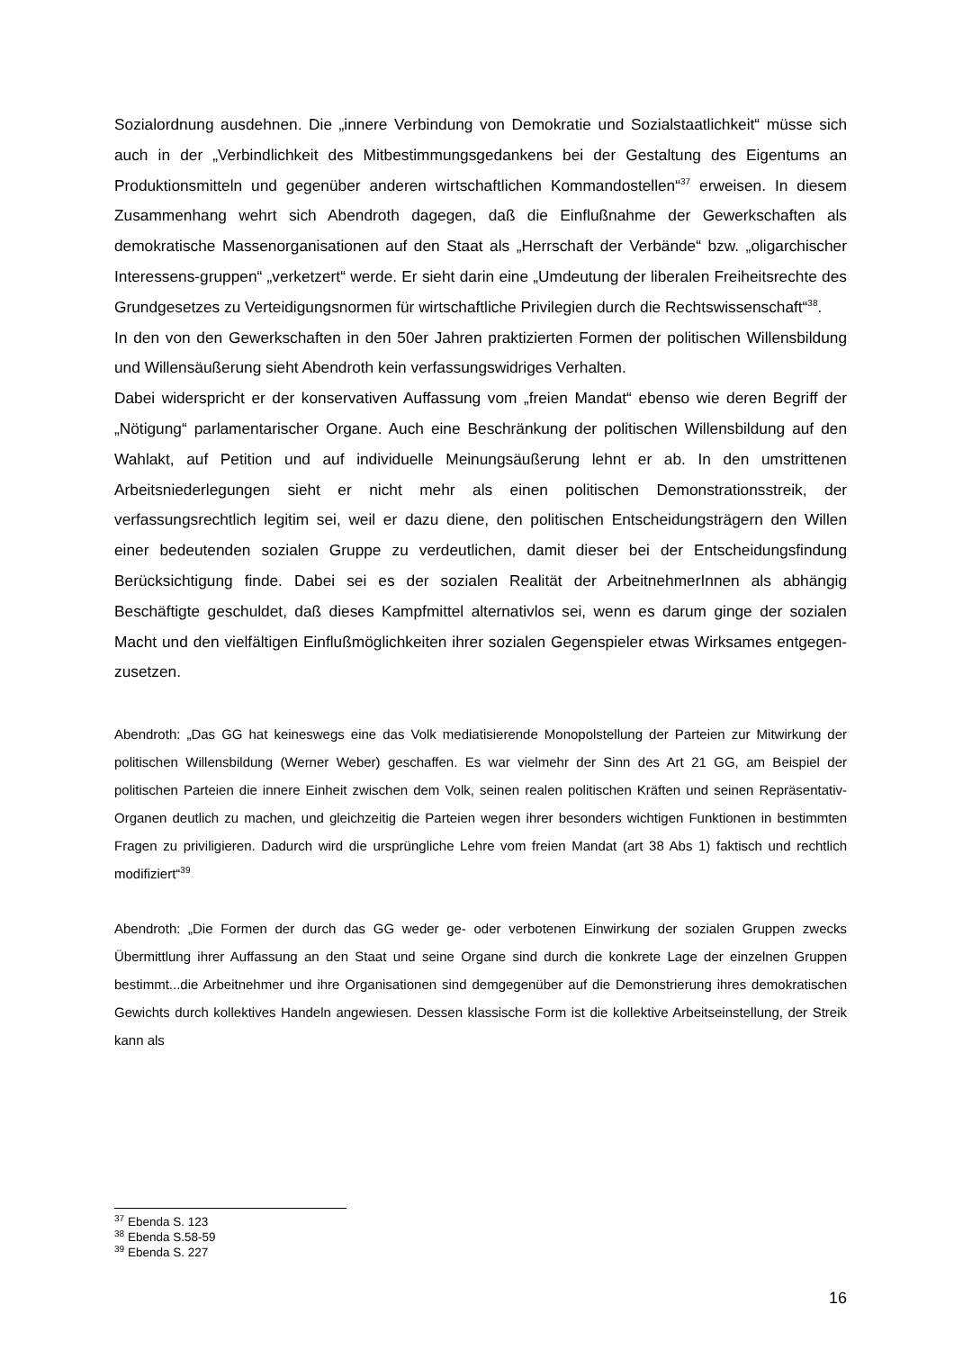Sozialordnung ausdehnen. Die „innere Verbindung von Demokratie und Sozialstaatlichkeit“ müsse sich auch in der „Verbindlichkeit des Mitbestimmungsgedankens bei der Gestaltung des Eigentums an Produktionsmitteln und gegenüber anderen wirtschaftlichen Kommandostellen“<sup>37</sup> erweisen. In diesem Zusammenhang wehrt sich Abendroth dagegen, daß die Einflußnahme der Gewerkschaften als demokratische Massenorganisationen auf den Staat als „Herrschaft der Verbände“ bzw. „oligarchischer Interessens-gruppen“ „verketzert“ werde. Er sieht darin eine „Umdeutung der liberalen Freiheitsrechte des Grundgesetzes zu Verteidigungsnormen für wirtschaftliche Privilegien durch die Rechtswissenschaft“<sup>38</sup>.
In den von den Gewerkschaften in den 50er Jahren praktizierten Formen der politischen Willensbildung und Willensäußerung sieht Abendroth kein verfassungswidriges Verhalten.
Dabei widerspricht er der konservativen Auffassung vom „freien Mandat“ ebenso wie deren Begriff der „Nötigung“ parlamentarischer Organe. Auch eine Beschränkung der politischen Willensbildung auf den Wahlakt, auf Petition und auf individuelle Meinungsäußerung lehnt er ab. In den umstrittenen Arbeitsniederlegungen sieht er nicht mehr als einen politischen Demonstrationsstreik, der verfassungsrechtlich legitim sei, weil er dazu diene, den politischen Entscheidungsträgern den Willen einer bedeutenden sozialen Gruppe zu verdeutlichen, damit dieser bei der Entscheidungsfindung Berücksichtigung finde. Dabei sei es der sozialen Realität der ArbeitnehmerInnen als abhängig Beschäftigte geschuldet, daß dieses Kampfmittel alternativlos sei, wenn es darum ginge der sozialen Macht und den vielfältigen Einflußmöglichkeiten ihrer sozialen Gegenspieler etwas Wirksames entgegen-zusetzen.
Abendroth: „Das GG hat keineswegs eine das Volk mediatisierende Monopolstellung der Parteien zur Mitwirkung der politischen Willensbildung (Werner Weber) geschaffen. Es war vielmehr der Sinn des Art 21 GG, am Beispiel der politischen Parteien die innere Einheit zwischen dem Volk, seinen realen politischen Kräften und seinen Repräsentativ-Organen deutlich zu machen, und gleichzeitig die Parteien wegen ihrer besonders wichtigen Funktionen in bestimmten Fragen zu priviligieren. Dadurch wird die ursprüngliche Lehre vom freien Mandat (art 38 Abs 1) faktisch und rechtlich modifiziert“<sup>39</sup>
Abendroth: „Die Formen der durch das GG weder ge- oder verbotenen Einwirkung der sozialen Gruppen zwecks Übermittlung ihrer Auffassung an den Staat und seine Organe sind durch die konkrete Lage der einzelnen Gruppen bestimmt...die Arbeitnehmer und ihre Organisationen sind demgegenüber auf die Demonstrierung ihres demokratischen Gewichts durch kollektives Handeln angewiesen. Dessen klassische Form ist die kollektive Arbeitseinstellung, der Streik kann als
<sup>37</sup> Ebenda S. 123
<sup>38</sup> Ebenda S.58-59
<sup>39</sup> Ebenda S. 227
16